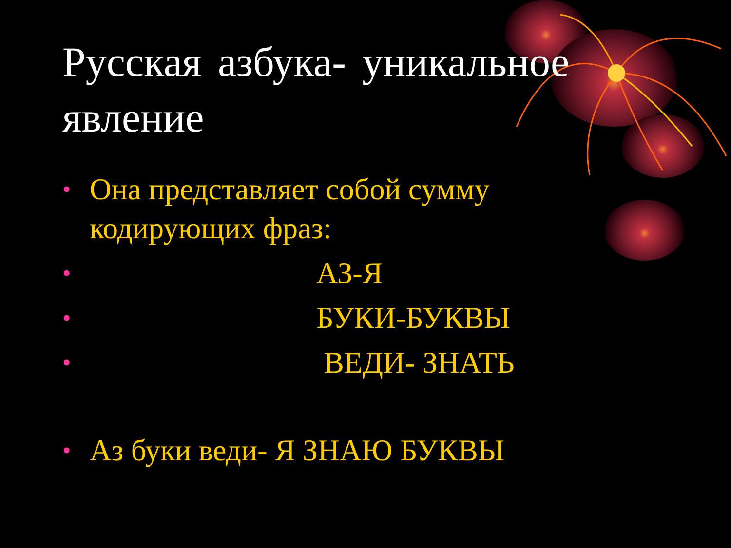Русская азбука- уникальное явление
• Она представляет собой сумму кодирующих фраз:
• АЗ-Я
• БУКИ-БУКВЫ
• ВЕДИ- ЗНАТЬ
• Аз буки веди- Я ЗНАЮ БУКВЫ